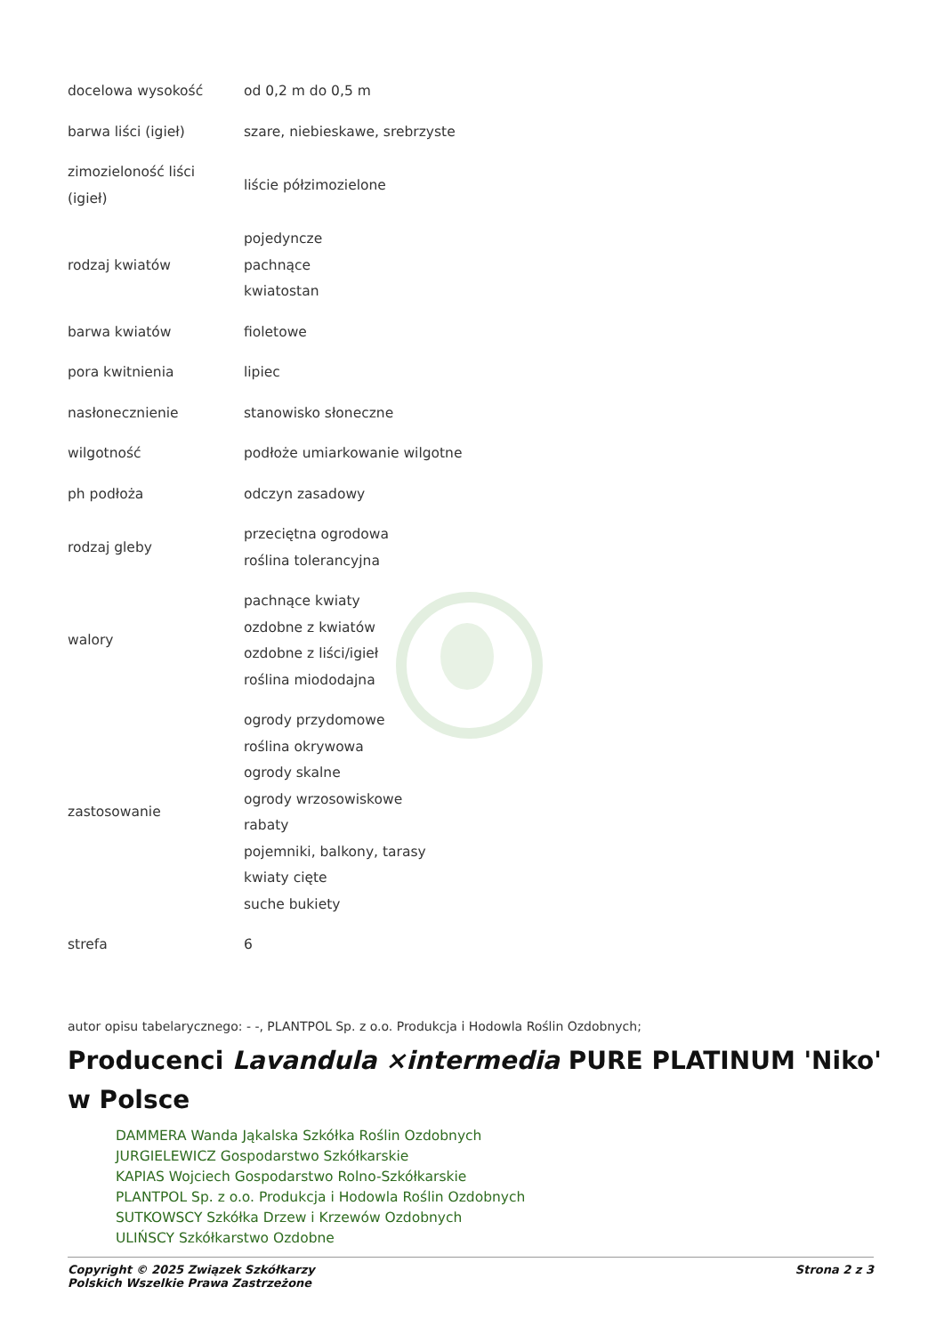| docelowa wysokość | od 0,2 m do 0,5 m |
| barwa liści (igieł) | szare, niebieskawe, srebrzyste |
| zimozieloność liści (igieł) | liście półzimozielone |
| rodzaj kwiatów | pojedyncze pachnące kwiatostan |
| barwa kwiatów | fioletowe |
| pora kwitnienia | lipiec |
| nasłonecznienie | stanowisko słoneczne |
| wilgotność | podłoże umiarkowanie wilgotne |
| ph podłoża | odczyn zasadowy |
| rodzaj gleby | przeciętna ogrodowa roślina tolerancyjna |
| walory | pachnące kwiaty ozdobne z kwiatów ozdobne z liści/igieł roślina miododajna |
| zastosowanie | ogrody przydomowe roślina okrywowa ogrody skalne ogrody wrzosowiskowe rabaty pojemniki, balkony, tarasy kwiaty cięte suche bukiety |
| strefa | 6 |
autor opisu tabelarycznego: - -, PLANTPOL Sp. z o.o. Produkcja i Hodowla Roślin Ozdobnych;
Producenci Lavandula ×intermedia PURE PLATINUM 'Niko' w Polsce
DAMMERA Wanda Jąkalska Szkółka Roślin Ozdobnych
JURGIELEWICZ Gospodarstwo Szkółkarskie
KAPIAS Wojciech Gospodarstwo Rolno-Szkółkarskie
PLANTPOL Sp. z o.o. Produkcja i Hodowla Roślin Ozdobnych
SUTKOWSCY Szkółka Drzew i Krzewów Ozdobnych
ULIŃSCY Szkółkarstwo Ozdobne
Copyright © 2025 Związek Szkółkarzy
Polskich Wszelkie Prawa Zastrzeżone Strona 2 z 3